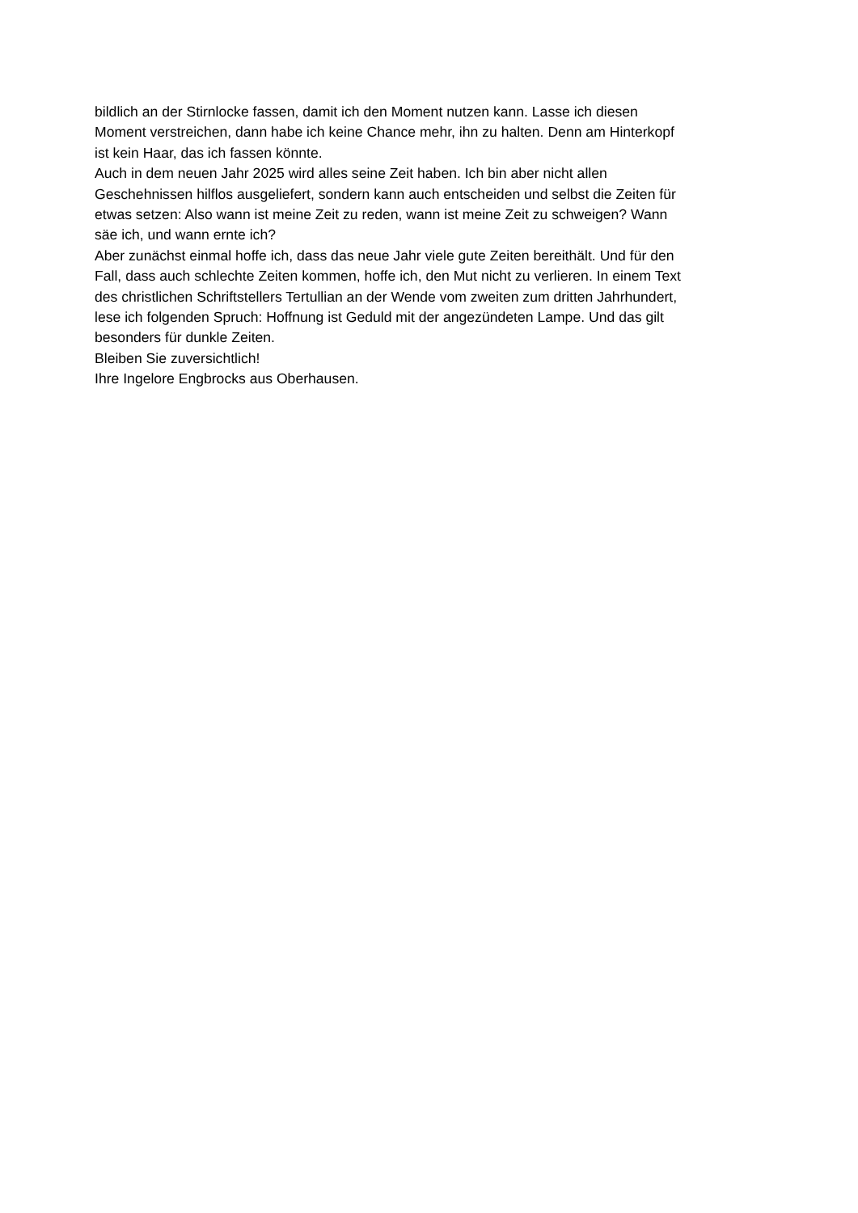bildlich an der Stirnlocke fassen, damit ich den Moment nutzen kann. Lasse ich diesen
Moment verstreichen, dann habe ich keine Chance mehr, ihn zu halten. Denn am Hinterkopf
ist kein Haar, das ich fassen könnte.
Auch in dem neuen Jahr 2025 wird alles seine Zeit haben. Ich bin aber nicht allen
Geschehnissen hilflos ausgeliefert, sondern kann auch entscheiden und selbst die Zeiten für
etwas setzen: Also wann ist meine Zeit zu reden, wann ist meine Zeit zu schweigen? Wann
säe ich, und wann ernte ich?
Aber zunächst einmal hoffe ich, dass das neue Jahr viele gute Zeiten bereithält. Und für den
Fall, dass auch schlechte Zeiten kommen, hoffe ich, den Mut nicht zu verlieren. In einem Text
des christlichen Schriftstellers Tertullian an der Wende vom zweiten zum dritten Jahrhundert,
lese ich folgenden Spruch: Hoffnung ist Geduld mit der angezündeten Lampe. Und das gilt
besonders für dunkle Zeiten.
Bleiben Sie zuversichtlich!
Ihre Ingelore Engbrocks aus Oberhausen.